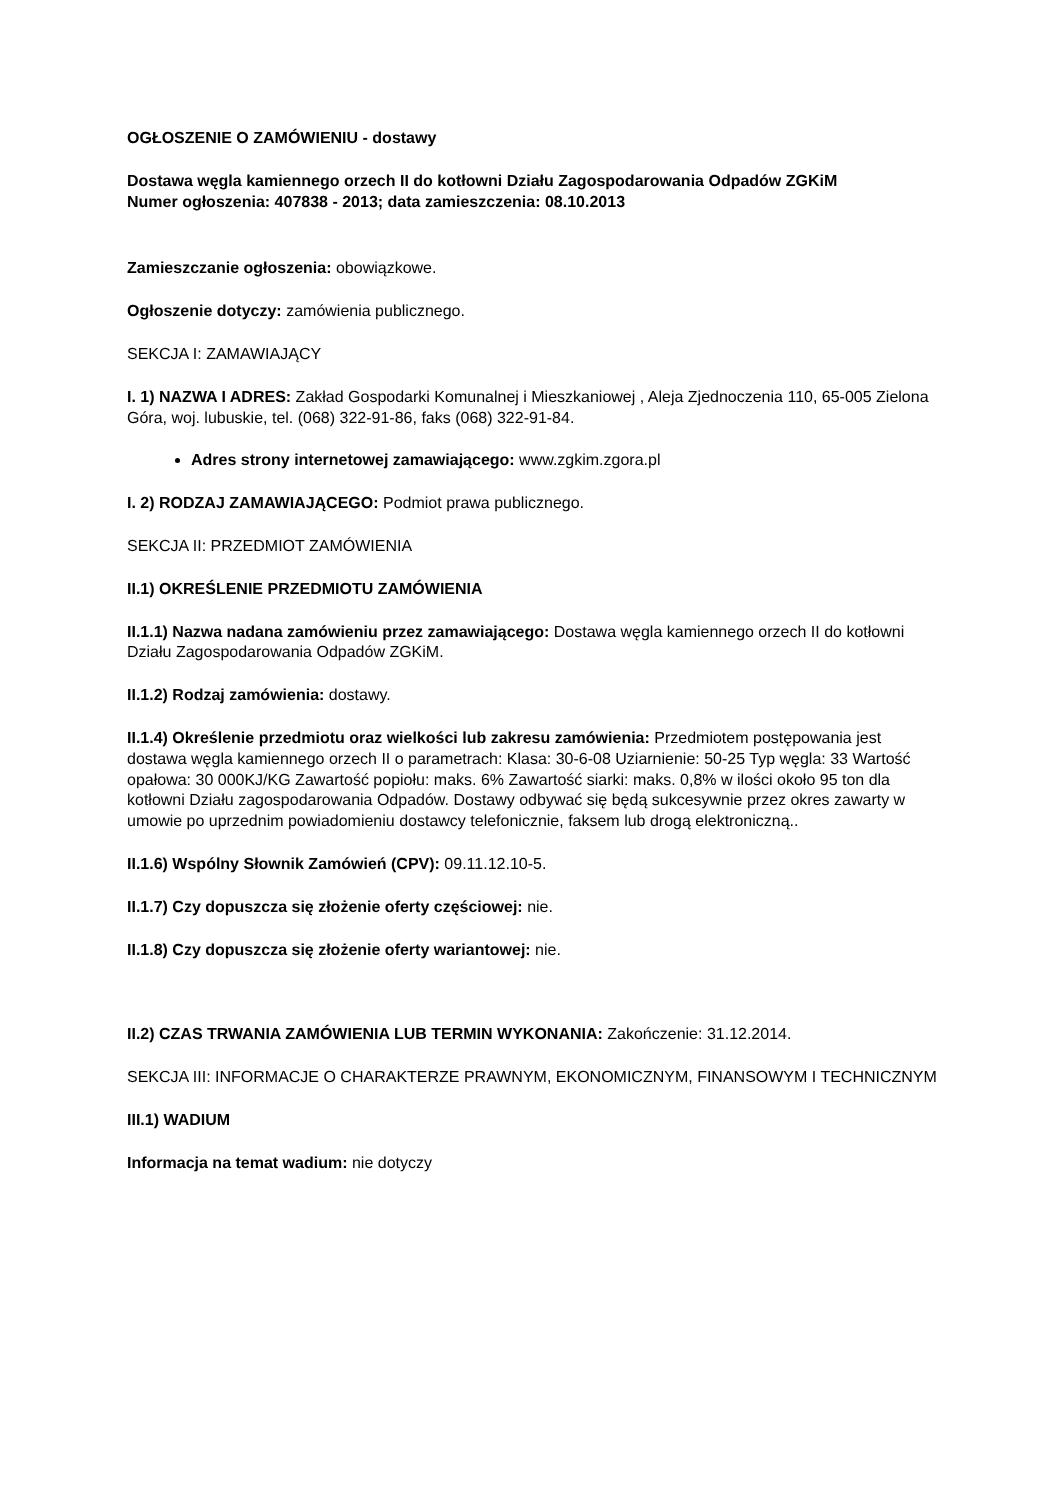OGŁOSZENIE O ZAMÓWIENIU - dostawy
Dostawa węgla kamiennego orzech II do kotłowni Działu Zagospodarowania Odpadów ZGKiM
Numer ogłoszenia: 407838 - 2013; data zamieszczenia: 08.10.2013
Zamieszczanie ogłoszenia: obowiązkowe.
Ogłoszenie dotyczy: zamówienia publicznego.
SEKCJA I: ZAMAWIAJĄCY
I. 1) NAZWA I ADRES: Zakład Gospodarki Komunalnej i Mieszkaniowej , Aleja Zjednoczenia 110, 65-005 Zielona Góra, woj. lubuskie, tel. (068) 322-91-86, faks (068) 322-91-84.
Adres strony internetowej zamawiającego: www.zgkim.zgora.pl
I. 2) RODZAJ ZAMAWIAJĄCEGO: Podmiot prawa publicznego.
SEKCJA II: PRZEDMIOT ZAMÓWIENIA
II.1) OKREŚLENIE PRZEDMIOTU ZAMÓWIENIA
II.1.1) Nazwa nadana zamówieniu przez zamawiającego: Dostawa węgla kamiennego orzech II do kotłowni Działu Zagospodarowania Odpadów ZGKiM.
II.1.2) Rodzaj zamówienia: dostawy.
II.1.4) Określenie przedmiotu oraz wielkości lub zakresu zamówienia: Przedmiotem postępowania jest dostawa węgla kamiennego orzech II o parametrach: Klasa: 30-6-08 Uziarnienie: 50-25 Typ węgla: 33 Wartość opałowa: 30 000KJ/KG Zawartość popiołu: maks. 6% Zawartość siarki: maks. 0,8% w ilości około 95 ton dla kotłowni Działu zagospodarowania Odpadów. Dostawy odbywać się będą sukcesywnie przez okres zawarty w umowie po uprzednim powiadomieniu dostawcy telefonicznie, faksem lub drogą elektroniczną..
II.1.6) Wspólny Słownik Zamówień (CPV): 09.11.12.10-5.
II.1.7) Czy dopuszcza się złożenie oferty częściowej: nie.
II.1.8) Czy dopuszcza się złożenie oferty wariantowej: nie.
II.2) CZAS TRWANIA ZAMÓWIENIA LUB TERMIN WYKONANIA: Zakończenie: 31.12.2014.
SEKCJA III: INFORMACJE O CHARAKTERZE PRAWNYM, EKONOMICZNYM, FINANSOWYM I TECHNICZNYM
III.1) WADIUM
Informacja na temat wadium: nie dotyczy